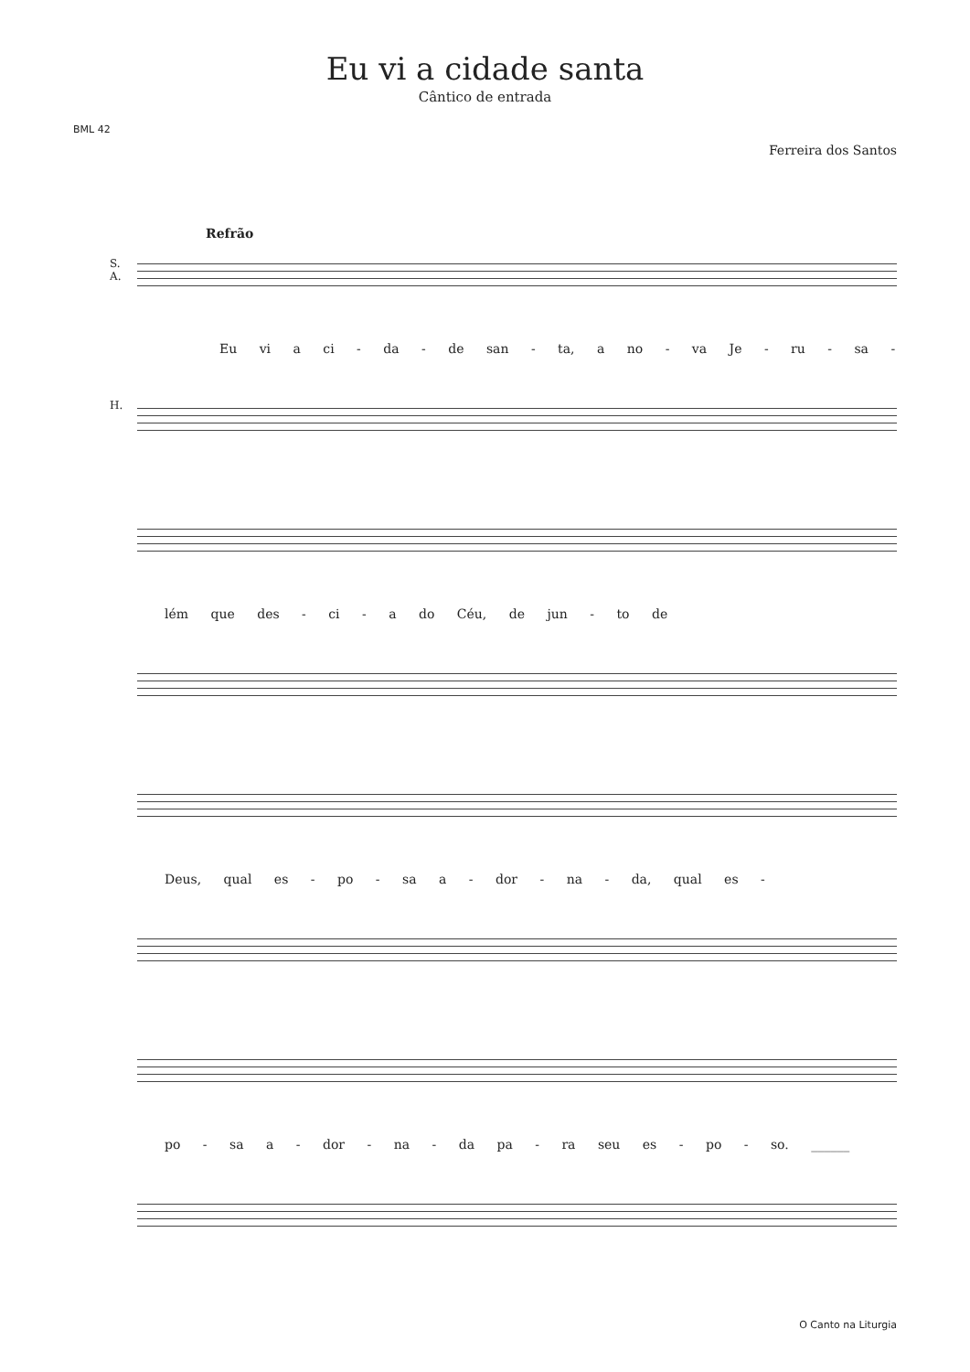Eu vi a cidade santa
Cântico de entrada
BML 42
Ferreira dos Santos
Refrão
S.
A.
Eu vi a ci - da - de san - ta, a no - va Je - ru - sa -
H.
lém que des - ci - a do Céu, de jun - to de
Deus, qual es - po - sa a - dor - na - da, qual es -
po - sa a - dor - na - da pa - ra seu es - po - so. ______
O Canto na Liturgia